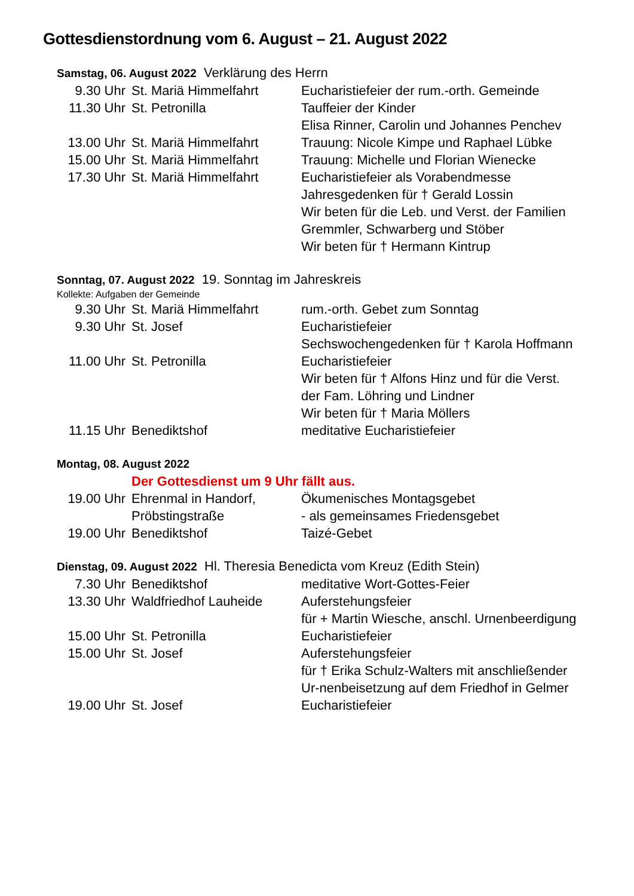Gottesdienstordnung vom 6. August – 21. August 2022
Samstag, 06. August 2022 Verklärung des Herrn
9.30 Uhr St. Mariä Himmelfahrt Eucharistiefeier der rum.-orth. Gemeinde
11.30 Uhr St. Petronilla Tauffeier der Kinder
Elisa Rinner, Carolin und Johannes Penchev
13.00 Uhr St. Mariä Himmelfahrt Trauung: Nicole Kimpe und Raphael Lübke
15.00 Uhr St. Mariä Himmelfahrt Trauung: Michelle und Florian Wienecke
17.30 Uhr St. Mariä Himmelfahrt Eucharistiefeier als Vorabendmesse
Jahresgedenken für † Gerald Lossin
Wir beten für die Leb. und Verst. der Familien Gremmler, Schwarberg und Stöber
Wir beten für † Hermann Kintrup
Sonntag, 07. August 2022 19. Sonntag im Jahreskreis
Kollekte: Aufgaben der Gemeinde
9.30 Uhr St. Mariä Himmelfahrt rum.-orth. Gebet zum Sonntag
9.30 Uhr St. Josef Eucharistiefeier
Sechswochengedenken für † Karola Hoffmann
11.00 Uhr St. Petronilla Eucharistiefeier
Wir beten für † Alfons Hinz und für die Verst. der Fam. Löhring und Lindner
Wir beten für † Maria Möllers
11.15 Uhr Benediktshof meditative Eucharistiefeier
Montag, 08. August 2022
Der Gottesdienst um 9 Uhr fällt aus.
19.00 Uhr Ehrenmal in Handorf,
Pröbstingstraße Ökumenisches Montagsgebet
- als gemeinsames Friedensgebet
19.00 Uhr Benediktshof Taizé-Gebet
Dienstag, 09. August 2022 Hl. Theresia Benedicta vom Kreuz (Edith Stein)
7.30 Uhr Benediktshof meditative Wort-Gottes-Feier
13.30 Uhr Waldfriedhof Lauheide Auferstehungsfeier
für + Martin Wiesche, anschl. Urnenbeerdigung
15.00 Uhr St. Petronilla Eucharistiefeier
15.00 Uhr St. Josef Auferstehungsfeier
für † Erika Schulz-Walters mit anschließender Ur-nenbeisetzung auf dem Friedhof in Gelmer
19.00 Uhr St. Josef Eucharistiefeier